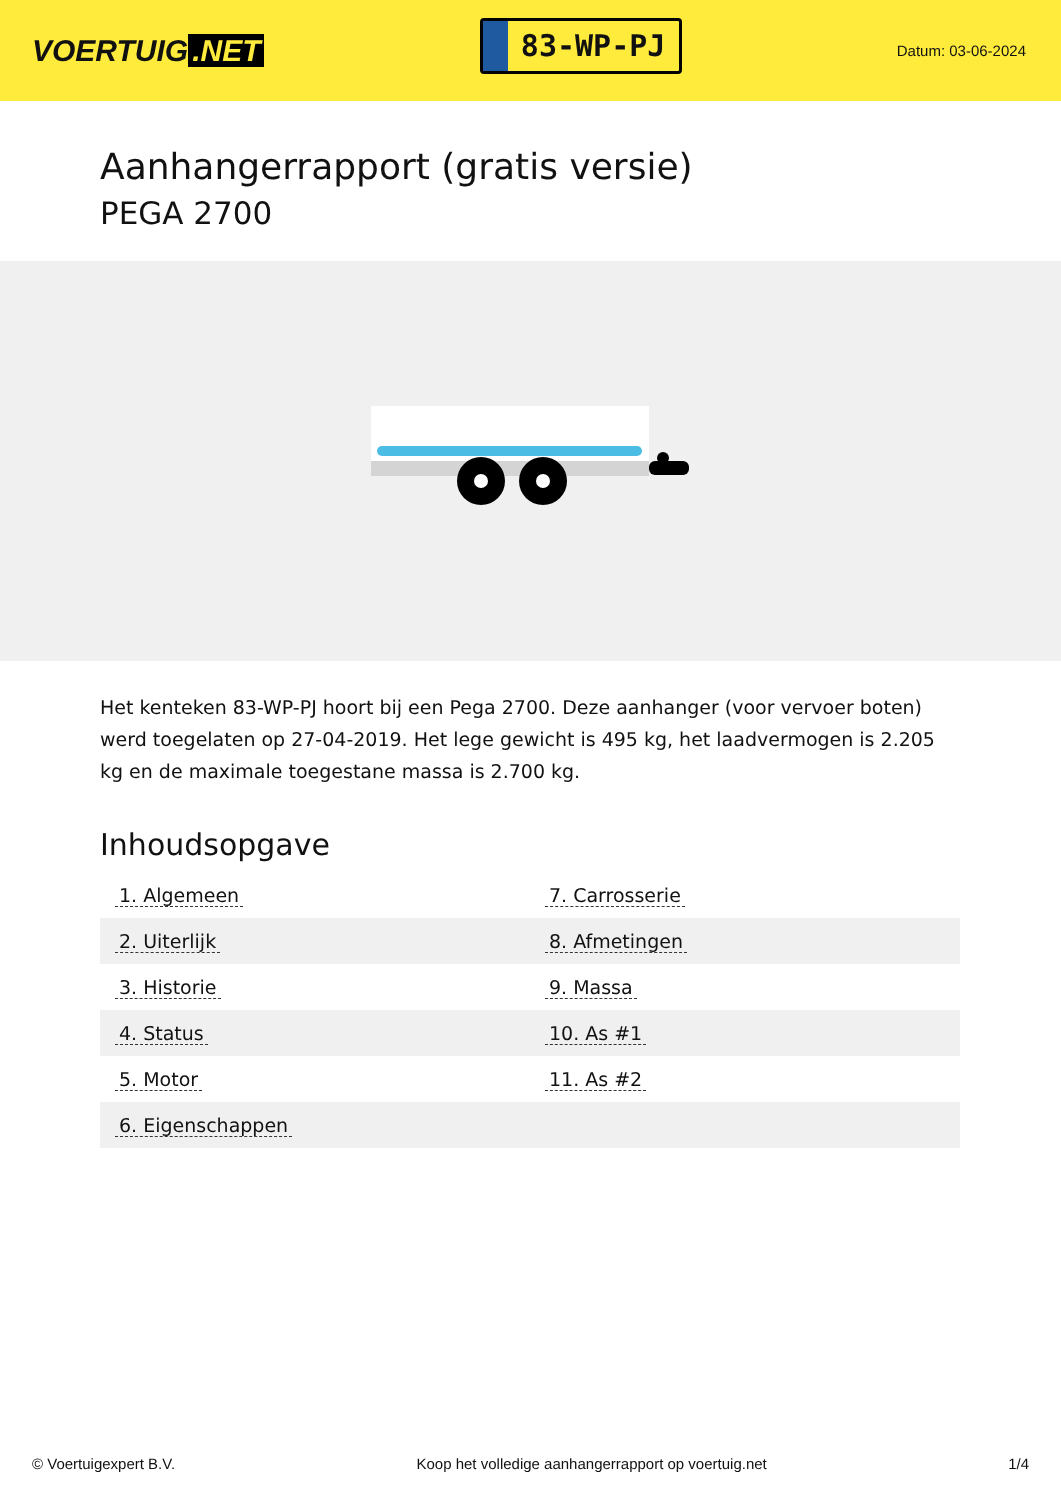VOERTUIG.NET
83-WP-PJ
Datum: 03-06-2024
Aanhangerrapport (gratis versie)
PEGA 2700
Het kenteken 83-WP-PJ hoort bij een Pega 2700. Deze aanhanger (voor vervoer boten) werd toegelaten op 27-04-2019. Het lege gewicht is 495 kg, het laadvermogen is 2.205 kg en de maximale toegestane massa is 2.700 kg.
Inhoudsopgave
| 1. Algemeen | 7. Carrosserie |
| 2. Uiterlijk | 8. Afmetingen |
| 3. Historie | 9. Massa |
| 4. Status | 10. As #1 |
| 5. Motor | 11. As #2 |
| 6. Eigenschappen | |
© Voertuigexpert B.V. Koop het volledige aanhangerrapport op voertuig.net 1/4